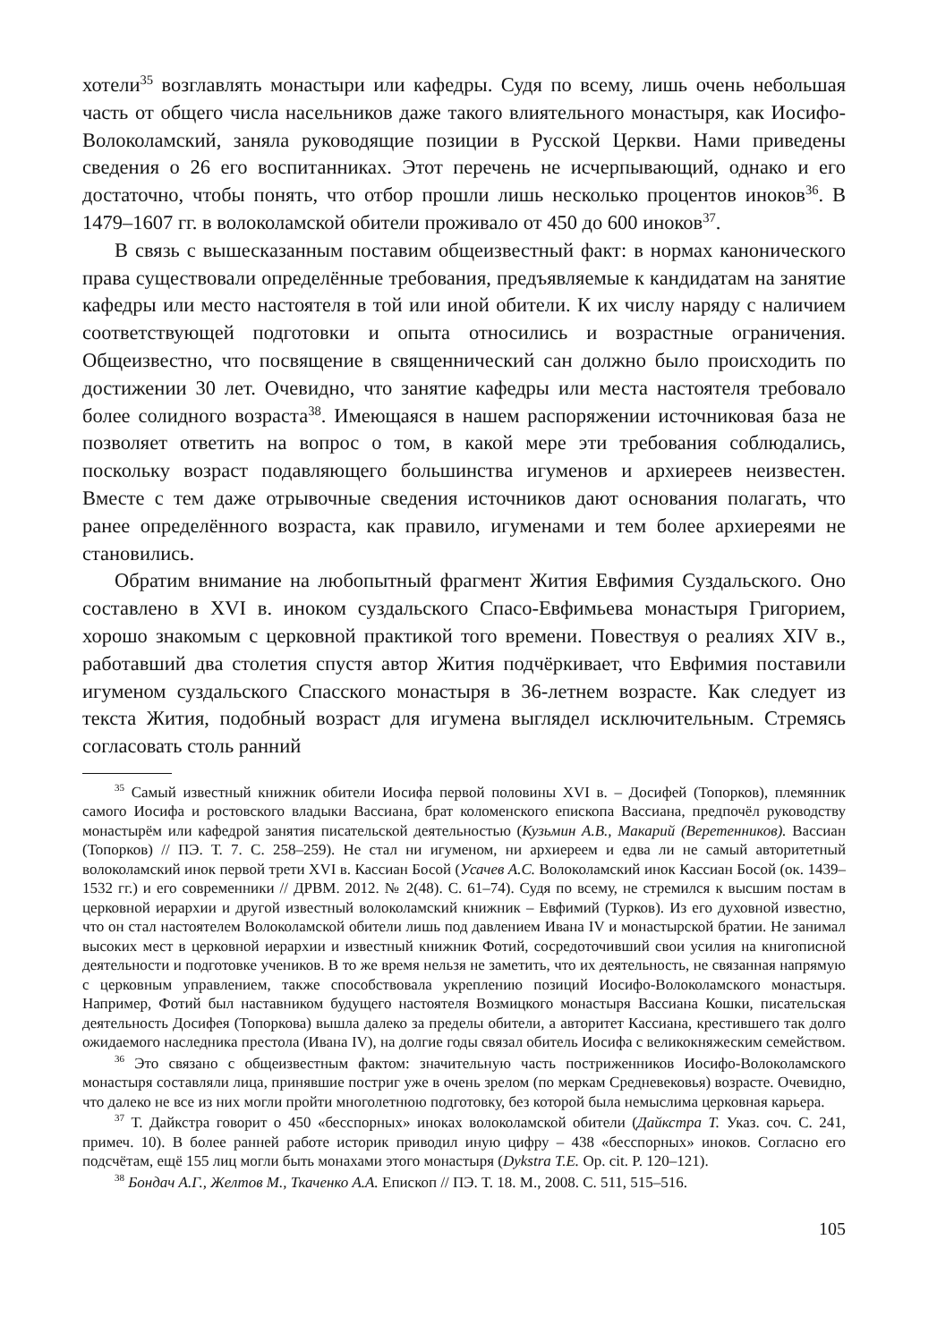хотели<sup>35</sup> возглавлять монастыри или кафедры. Судя по всему, лишь очень небольшая часть от общего числа насельников даже такого влиятельного монастыря, как Иосифо-Волоколамский, заняла руководящие позиции в Русской Церкви. Нами приведены сведения о 26 его воспитанниках. Этот перечень не исчерпывающий, однако и его достаточно, чтобы понять, что отбор прошли лишь несколько процентов иноков<sup>36</sup>. В 1479–1607 гг. в волоколамской обители проживало от 450 до 600 иноков<sup>37</sup>.
В связь с вышесказанным поставим общеизвестный факт: в нормах канонического права существовали определённые требования, предъявляемые к кандидатам на занятие кафедры или место настоятеля в той или иной обители. К их числу наряду с наличием соответствующей подготовки и опыта относились и возрастные ограничения. Общеизвестно, что посвящение в священнический сан должно было происходить по достижении 30 лет. Очевидно, что занятие кафедры или места настоятеля требовало более солидного возраста<sup>38</sup>. Имеющаяся в нашем распоряжении источниковая база не позволяет ответить на вопрос о том, в какой мере эти требования соблюдались, поскольку возраст подавляющего большинства игуменов и архиереев неизвестен. Вместе с тем даже отрывочные сведения источников дают основания полагать, что ранее определённого возраста, как правило, игуменами и тем более архиереями не становились.
Обратим внимание на любопытный фрагмент Жития Евфимия Суздальского. Оно составлено в XVI в. иноком суздальского Спасо-Евфимьева монастыря Григорием, хорошо знакомым с церковной практикой того времени. Повествуя о реалиях XIV в., работавший два столетия спустя автор Жития подчёркивает, что Евфимия поставили игуменом суздальского Спасского монастыря в 36-летнем возрасте. Как следует из текста Жития, подобный возраст для игумена выглядел исключительным. Стремясь согласовать столь ранний
<sup>35</sup> Самый известный книжник обители Иосифа первой половины XVI в. – Досифей (Топорков), племянник самого Иосифа и ростовского владыки Вассиана, брат коломенского епископа Вассиана, предпочёл руководству монастырём или кафедрой занятия писательской деятельностью (Кузьмин А.В., Макарий (Веретенников). Вассиан (Топорков) // ПЭ. Т. 7. С. 258–259). Не стал ни игуменом, ни архиереем и едва ли не самый авторитетный волоколамский инок первой трети XVI в. Кассиан Босой (Усачев А.С. Волоколамский инок Кассиан Босой (ок. 1439–1532 гг.) и его современники // ДРВМ. 2012. № 2(48). С. 61–74). Судя по всему, не стремился к высшим постам в церковной иерархии и другой известный волоколамский книжник – Евфимий (Турков). Из его духовной известно, что он стал настоятелем Волоколамской обители лишь под давлением Ивана IV и монастырской братии. Не занимал высоких мест в церковной иерархии и известный книжник Фотий, сосредоточивший свои усилия на книгописной деятельности и подготовке учеников. В то же время нельзя не заметить, что их деятельность, не связанная напрямую с церковным управлением, также способствовала укреплению позиций Иосифо-Волоколамского монастыря. Например, Фотий был наставником будущего настоятеля Возмицкого монастыря Вассиана Кошки, писательская деятельность Досифея (Топоркова) вышла далеко за пределы обители, а авторитет Кассиана, крестившего так долго ожидаемого наследника престола (Ивана IV), на долгие годы связал обитель Иосифа с великокняжеским семейством.
<sup>36</sup> Это связано с общеизвестным фактом: значительную часть постриженников Иосифо-Волоколамского монастыря составляли лица, принявшие постриг уже в очень зрелом (по меркам Средневековья) возрасте. Очевидно, что далеко не все из них могли пройти многолетнюю подготовку, без которой была немыслима церковная карьера.
<sup>37</sup> Т. Дайкстра говорит о 450 «бесспорных» иноках волоколамской обители (Дайкстра Т. Указ. соч. С. 241, примеч. 10). В более ранней работе историк приводил иную цифру – 438 «бесспорных» иноков. Согласно его подсчётам, ещё 155 лиц могли быть монахами этого монастыря (Dykstra T.E. Op. cit. P. 120–121).
<sup>38</sup> Бондач А.Г., Желтов М., Ткаченко А.А. Епископ // ПЭ. Т. 18. М., 2008. С. 511, 515–516.
105